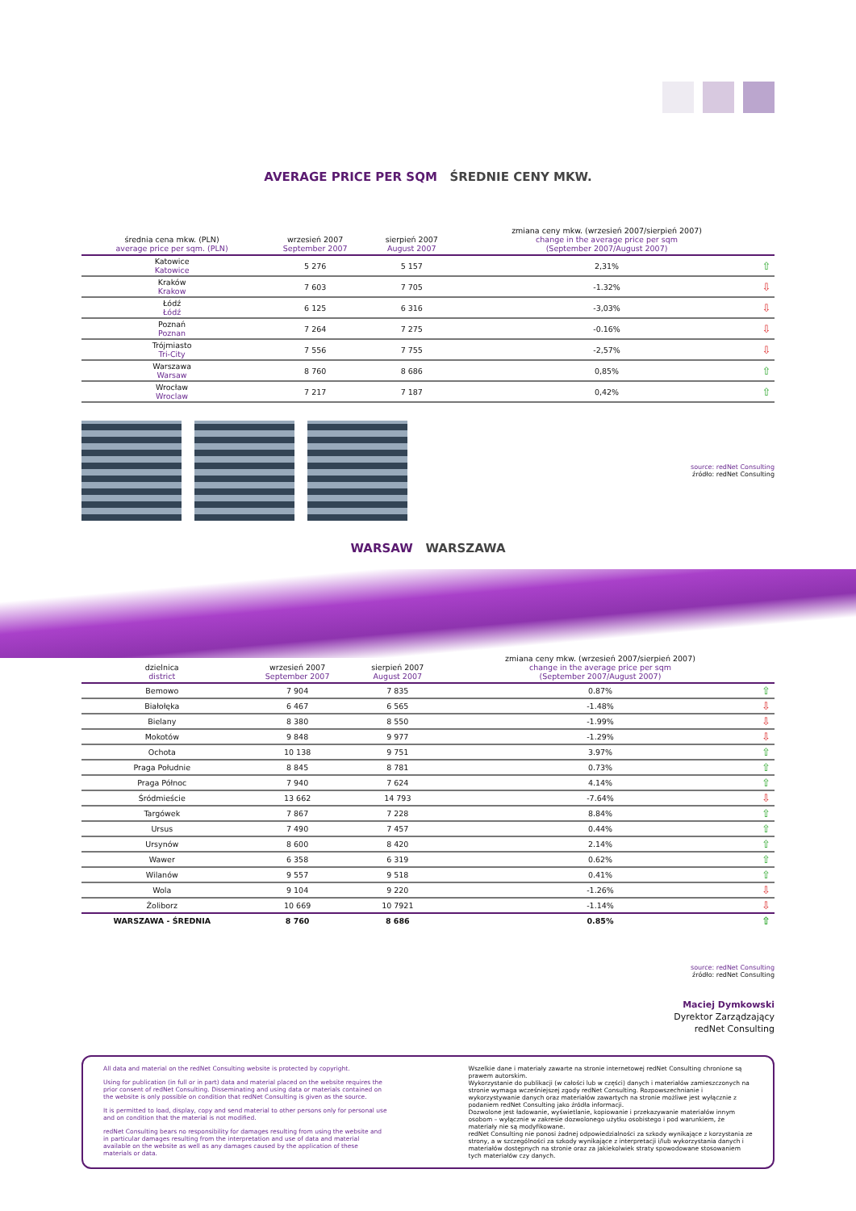AVERAGE PRICE PER SQM ŚREDNIE CENY MKW.
| średnia cena mkw. (PLN) average price per sqm. (PLN) | wrzesień 2007 September 2007 | sierpień 2007 August 2007 | zmiana ceny mkw. (wrzesień 2007/sierpień 2007) change in the average price per sqm (September 2007/August 2007) | |
| --- | --- | --- | --- | --- |
| Katowice Katowice | 5 276 | 5 157 | 2,31% | ⇧ |
| Kraków Krakow | 7 603 | 7 705 | -1.32% | ⇩ |
| Łódź Łódź | 6 125 | 6 316 | -3,03% | ⇩ |
| Poznań Poznan | 7 264 | 7 275 | -0.16% | ⇩ |
| Trójmiasto Tri-City | 7 556 | 7 755 | -2,57% | ⇩ |
| Warszawa Warsaw | 8 760 | 8 686 | 0,85% | ⇧ |
| Wrocław Wroclaw | 7 217 | 7 187 | 0,42% | ⇧ |
source: redNet Consulting
źródło: redNet Consulting
WARSAW WARSZAWA
| dzielnica district | wrzesień 2007 September 2007 | sierpień 2007 August 2007 | zmiana ceny mkw. (wrzesień 2007/sierpień 2007) change in the average price per sqm (September 2007/August 2007) | |
| --- | --- | --- | --- | --- |
| Bemowo | 7 904 | 7 835 | 0.87% | ⇧ |
| Białołęka | 6 467 | 6 565 | -1.48% | ⇩ |
| Bielany | 8 380 | 8 550 | -1.99% | ⇩ |
| Mokotów | 9 848 | 9 977 | -1.29% | ⇩ |
| Ochota | 10 138 | 9 751 | 3.97% | ⇧ |
| Praga Południe | 8 845 | 8 781 | 0.73% | ⇧ |
| Praga Północ | 7 940 | 7 624 | 4.14% | ⇧ |
| Śródmieście | 13 662 | 14 793 | -7.64% | ⇩ |
| Targówek | 7 867 | 7 228 | 8.84% | ⇧ |
| Ursus | 7 490 | 7 457 | 0.44% | ⇧ |
| Ursynów | 8 600 | 8 420 | 2.14% | ⇧ |
| Wawer | 6 358 | 6 319 | 0.62% | ⇧ |
| Wilanów | 9 557 | 9 518 | 0.41% | ⇧ |
| Wola | 9 104 | 9 220 | -1.26% | ⇩ |
| Żoliborz | 10 669 | 10 7921 | -1.14% | ⇩ |
| WARSZAWA - ŚREDNIA | 8 760 | 8 686 | 0.85% | ⇧ |
source: redNet Consulting
źródło: redNet Consulting
Maciej Dymkowski
Dyrektor Zarządzający
redNet Consulting
All data and material on the redNet Consulting website is protected by copyright.
Using for publication (in full or in part) data and material placed on the website requires the prior consent of redNet Consulting. Disseminating and using data or materials contained on the website is only possible on condition that redNet Consulting is given as the source.
It is permitted to load, display, copy and send material to other persons only for personal use and on condition that the material is not modified.
redNet Consulting bears no responsibility for damages resulting from using the website and in particular damages resulting from the interpretation and use of data and material available on the website as well as any damages caused by the application of these materials or data.
Wszelkie dane i materiały zawarte na stronie internetowej redNet Consulting chronione są prawem autorskim.
Wykorzystanie do publikacji (w całości lub w części) danych i materiałów zamieszczonych na stronie wymaga wcześniejszej zgody redNet Consulting. Rozpowszechnianie i wykorzystywanie danych oraz materiałów zawartych na stronie możliwe jest wyłącznie z podaniem redNet Consulting jako źródła informacji.
Dozwolone jest ładowanie, wyświetlanie, kopiowanie i przekazywanie materiałów innym osobom – wyłącznie w zakresie dozwolonego użytku osobistego i pod warunkiem, że materiały nie są modyfikowane.
redNet Consulting nie ponosi żadnej odpowiedzialności za szkody wynikające z korzystania ze strony, a w szczególności za szkody wynikające z interpretacji i/lub wykorzystania danych i materiałów dostępnych na stronie oraz za jakiekolwiek straty spowodowane stosowaniem tych materiałów czy danych.